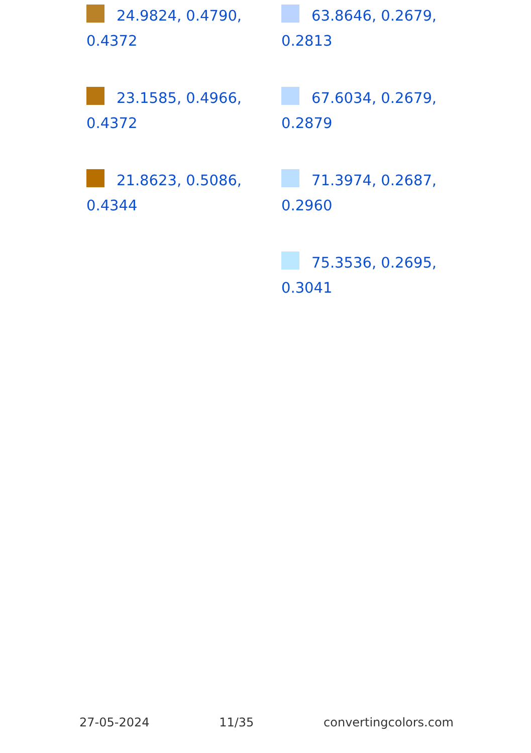24.9824, 0.4790, 0.4372
23.1585, 0.4966, 0.4372
21.8623, 0.5086, 0.4344
63.8646, 0.2679, 0.2813
67.6034, 0.2679, 0.2879
71.3974, 0.2687, 0.2960
75.3536, 0.2695, 0.3041
27-05-2024 11/35 convertingcolors.com